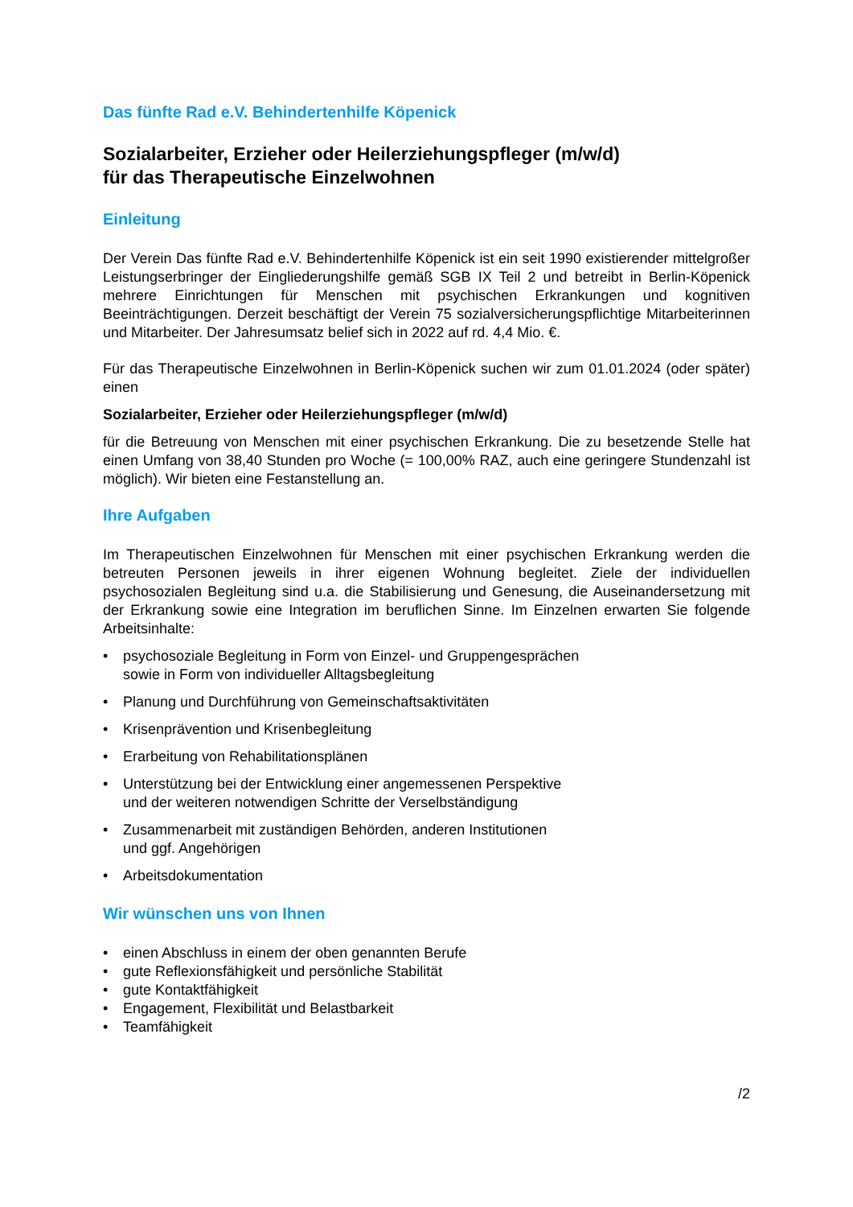Das fünfte Rad e.V. Behindertenhilfe Köpenick
Sozialarbeiter, Erzieher oder Heilerziehungspfleger (m/w/d)
für das Therapeutische Einzelwohnen
Einleitung
Der Verein Das fünfte Rad e.V. Behindertenhilfe Köpenick ist ein seit 1990 existierender mittelgroßer Leistungserbringer der Eingliederungshilfe gemäß SGB IX Teil 2 und betreibt in Berlin-Köpenick mehrere Einrichtungen für Menschen mit psychischen Erkrankungen und kognitiven Beeinträchtigungen. Derzeit beschäftigt der Verein 75 sozialversicherungspflichtige Mitarbeiterinnen und Mitarbeiter. Der Jahresumsatz belief sich in 2022 auf rd. 4,4 Mio. €.
Für das Therapeutische Einzelwohnen in Berlin-Köpenick suchen wir zum 01.01.2024 (oder später) einen
Sozialarbeiter, Erzieher oder Heilerziehungspfleger (m/w/d)
für die Betreuung von Menschen mit einer psychischen Erkrankung. Die zu besetzende Stelle hat einen Umfang von 38,40 Stunden pro Woche (= 100,00% RAZ, auch eine geringere Stundenzahl ist möglich). Wir bieten eine Festanstellung an.
Ihre Aufgaben
Im Therapeutischen Einzelwohnen für Menschen mit einer psychischen Erkrankung werden die betreuten Personen jeweils in ihrer eigenen Wohnung begleitet. Ziele der individuellen psychosozialen Begleitung sind u.a. die Stabilisierung und Genesung, die Auseinandersetzung mit der Erkrankung sowie eine Integration im beruflichen Sinne. Im Einzelnen erwarten Sie folgende Arbeitsinhalte:
• psychosoziale Begleitung in Form von Einzel- und Gruppengesprächen
sowie in Form von individueller Alltagsbegleitung
• Planung und Durchführung von Gemeinschaftsaktivitäten
• Krisenprävention und Krisenbegleitung
• Erarbeitung von Rehabilitationsplänen
• Unterstützung bei der Entwicklung einer angemessenen Perspektive
und der weiteren notwendigen Schritte der Verselbständigung
• Zusammenarbeit mit zuständigen Behörden, anderen Institutionen
und ggf. Angehörigen
• Arbeitsdokumentation
Wir wünschen uns von Ihnen
• einen Abschluss in einem der oben genannten Berufe
• gute Reflexionsfähigkeit und persönliche Stabilität
• gute Kontaktfähigkeit
• Engagement, Flexibilität und Belastbarkeit
• Teamfähigkeit
/2